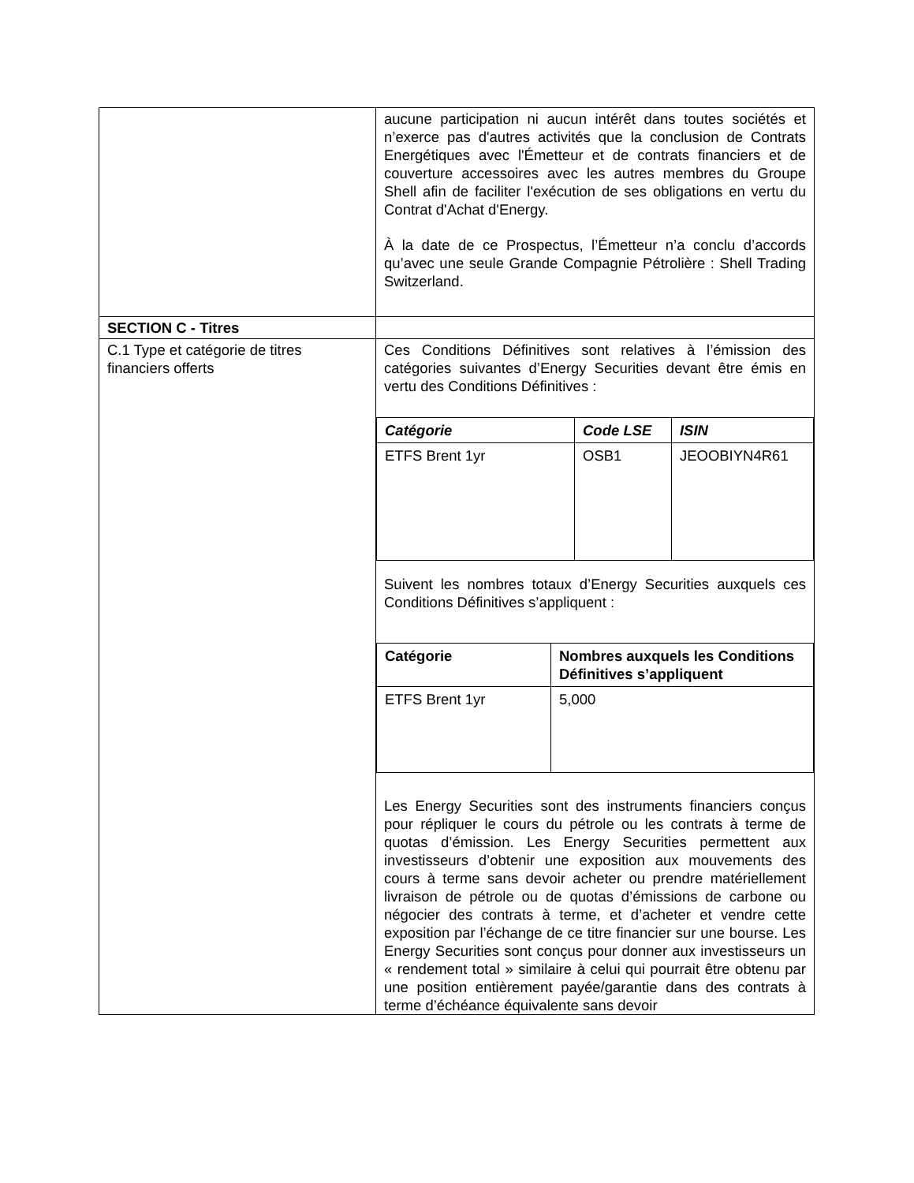| | aucune participation ni aucun intérêt dans toutes sociétés et n’exerce pas d'autres activités que la conclusion de Contrats Energétiques avec l'Émetteur et de contrats financiers et de couverture accessoires avec les autres membres du Groupe Shell afin de faciliter l'exécution de ses obligations en vertu du Contrat d'Achat d'Energy. À la date de ce Prospectus, l’Émetteur n’a conclu d’accords qu’avec une seule Grande Compagnie Pétrolière : Shell Trading Switzerland. |
| SECTION C - Titres | |
| C.1 Type et catégorie de titres financiers offerts | Ces Conditions Définitives sont relatives à l’émission des catégories suivantes d’Energy Securities devant être émis en vertu des Conditions Définitives : / Catégorie / Code LSE / ISIN / / --- / --- / --- / / ETFS Brent 1yr / OSB1 / JEOOBIYN4R61 / Suivent les nombres totaux d’Energy Securities auxquels ces Conditions Définitives s’appliquent : / Catégorie / Nombres auxquels les Conditions Définitives s’appliquent / / --- / --- / / ETFS Brent 1yr / 5,000 / Les Energy Securities sont des instruments financiers conçus pour répliquer le cours du pétrole ou les contrats à terme de quotas d’émission. Les Energy Securities permettent aux investisseurs d’obtenir une exposition aux mouvements des cours à terme sans devoir acheter ou prendre matériellement livraison de pétrole ou de quotas d’émissions de carbone ou négocier des contrats à terme, et d’acheter et vendre cette exposition par l’échange de ce titre financier sur une bourse. Les Energy Securities sont conçus pour donner aux investisseurs un « rendement total » similaire à celui qui pourrait être obtenu par une position entièrement payée/garantie dans des contrats à terme d’échéance équivalente sans devoir |